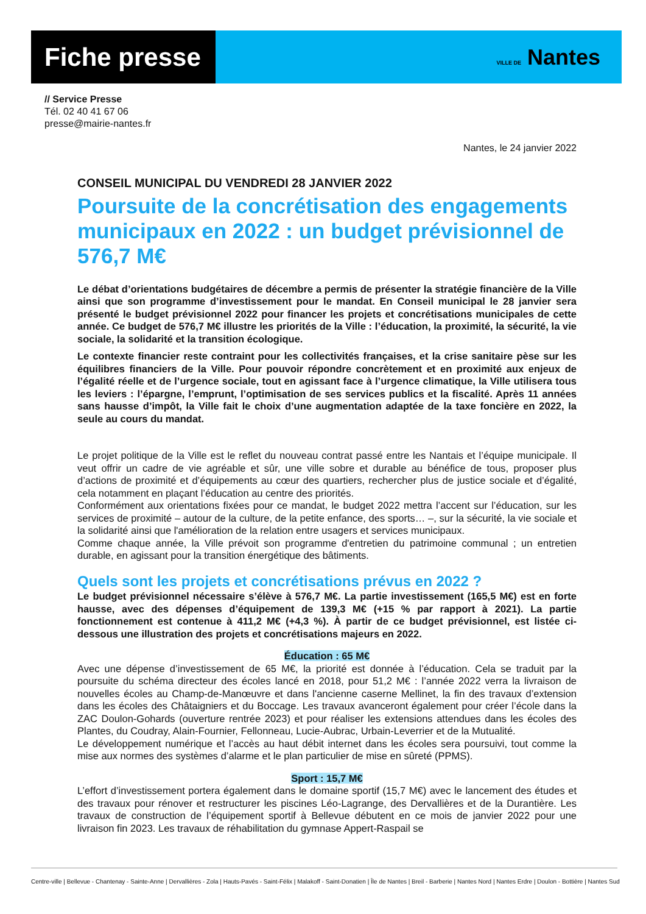Fiche presse
VILLE DE Nantes
// Service Presse
Tél. 02 40 41 67 06
presse@mairie-nantes.fr
Nantes, le 24 janvier 2022
CONSEIL MUNICIPAL DU VENDREDI 28 JANVIER 2022
Poursuite de la concrétisation des engagements municipaux en 2022 : un budget prévisionnel de 576,7 M€
Le débat d’orientations budgétaires de décembre a permis de présenter la stratégie financière de la Ville ainsi que son programme d’investissement pour le mandat. En Conseil municipal le 28 janvier sera présenté le budget prévisionnel 2022 pour financer les projets et concrétisations municipales de cette année. Ce budget de 576,7 M€ illustre les priorités de la Ville : l’éducation, la proximité, la sécurité, la vie sociale, la solidarité et la transition écologique.
Le contexte financier reste contraint pour les collectivités françaises, et la crise sanitaire pèse sur les équilibres financiers de la Ville. Pour pouvoir répondre concrètement et en proximité aux enjeux de l’égalité réelle et de l’urgence sociale, tout en agissant face à l’urgence climatique, la Ville utilisera tous les leviers : l’épargne, l’emprunt, l’optimisation de ses services publics et la fiscalité. Après 11 années sans hausse d’impôt, la Ville fait le choix d’une augmentation adaptée de la taxe foncière en 2022, la seule au cours du mandat.
Le projet politique de la Ville est le reflet du nouveau contrat passé entre les Nantais et l’équipe municipale. Il veut offrir un cadre de vie agréable et sûr, une ville sobre et durable au bénéfice de tous, proposer plus d’actions de proximité et d’équipements au cœur des quartiers, rechercher plus de justice sociale et d’égalité, cela notamment en plaçant l’éducation au centre des priorités.
Conformément aux orientations fixées pour ce mandat, le budget 2022 mettra l’accent sur l’éducation, sur les services de proximité – autour de la culture, de la petite enfance, des sports… –, sur la sécurité, la vie sociale et la solidarité ainsi que l'amélioration de la relation entre usagers et services municipaux.
Comme chaque année, la Ville prévoit son programme d'entretien du patrimoine communal ; un entretien durable, en agissant pour la transition énergétique des bâtiments.
Quels sont les projets et concrétisations prévus en 2022 ?
Le budget prévisionnel nécessaire s’élève à 576,7 M€. La partie investissement (165,5 M€) est en forte hausse, avec des dépenses d’équipement de 139,3 M€ (+15 % par rapport à 2021). La partie fonctionnement est contenue à 411,2 M€ (+4,3 %). À partir de ce budget prévisionnel, est listée ci-dessous une illustration des projets et concrétisations majeurs en 2022.
Éducation : 65 M€
Avec une dépense d’investissement de 65 M€, la priorité est donnée à l’éducation. Cela se traduit par la poursuite du schéma directeur des écoles lancé en 2018, pour 51,2 M€ : l’année 2022 verra la livraison de nouvelles écoles au Champ-de-Manœuvre et dans l'ancienne caserne Mellinet, la fin des travaux d’extension dans les écoles des Châtaigniers et du Boccage. Les travaux avanceront également pour créer l’école dans la ZAC Doulon-Gohards (ouverture rentrée 2023) et pour réaliser les extensions attendues dans les écoles des Plantes, du Coudray, Alain-Fournier, Fellonneau, Lucie-Aubrac, Urbain-Leverrier et de la Mutualité.
Le développement numérique et l’accès au haut débit internet dans les écoles sera poursuivi, tout comme la mise aux normes des systèmes d’alarme et le plan particulier de mise en sûreté (PPMS).
Sport : 15,7 M€
L’effort d’investissement portera également dans le domaine sportif (15,7 M€) avec le lancement des études et des travaux pour rénover et restructurer les piscines Léo-Lagrange, des Dervallières et de la Durantière. Les travaux de construction de l’équipement sportif à Bellevue débutent en ce mois de janvier 2022 pour une livraison fin 2023. Les travaux de réhabilitation du gymnase Appert-Raspail se
Centre-ville | Bellevue - Chantenay - Sainte-Anne | Dervallières - Zola | Hauts-Pavés - Saint-Félix | Malakoff - Saint-Donatien | Île de Nantes | Breil - Barberie | Nantes Nord | Nantes Erdre | Doulon - Bottière | Nantes Sud